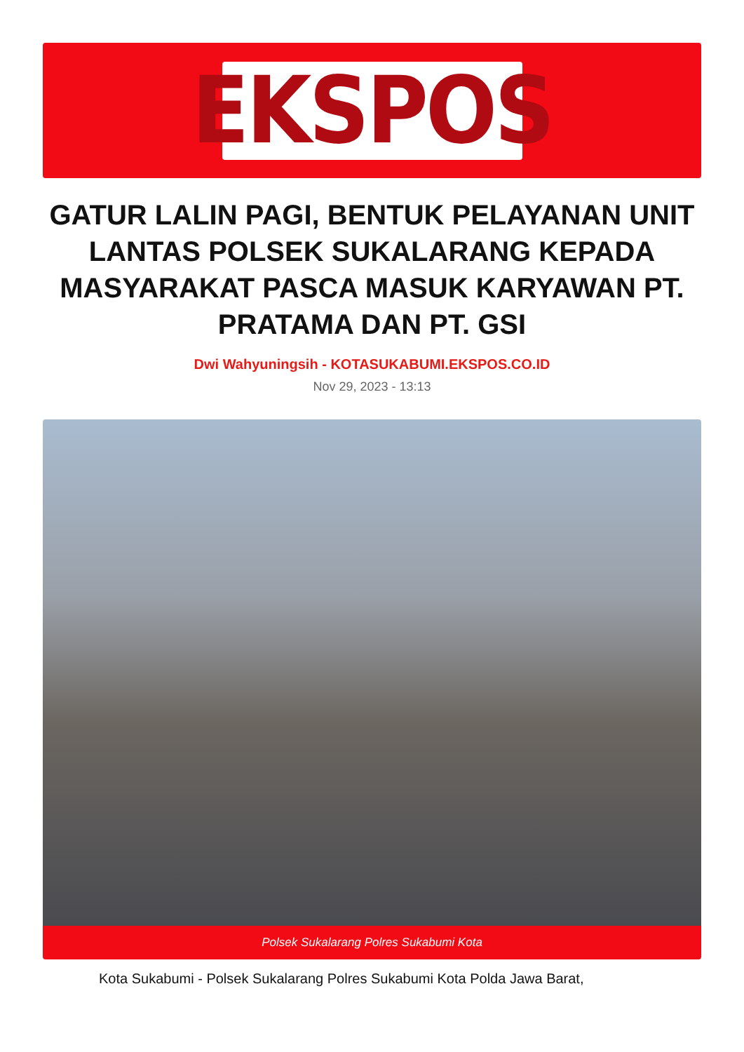EKSPOS
GATUR LALIN PAGI, BENTUK PELAYANAN UNIT LANTAS POLSEK SUKALARANG KEPADA MASYARAKAT PASCA MASUK KARYAWAN PT. PRATAMA DAN PT. GSI
Dwi Wahyuningsih - KOTASUKABUMI.EKSPOS.CO.ID
Nov 29, 2023 - 13:13
Polsek Sukalarang Polres Sukabumi Kota
Kota Sukabumi - Polsek Sukalarang Polres Sukabumi Kota Polda Jawa Barat,